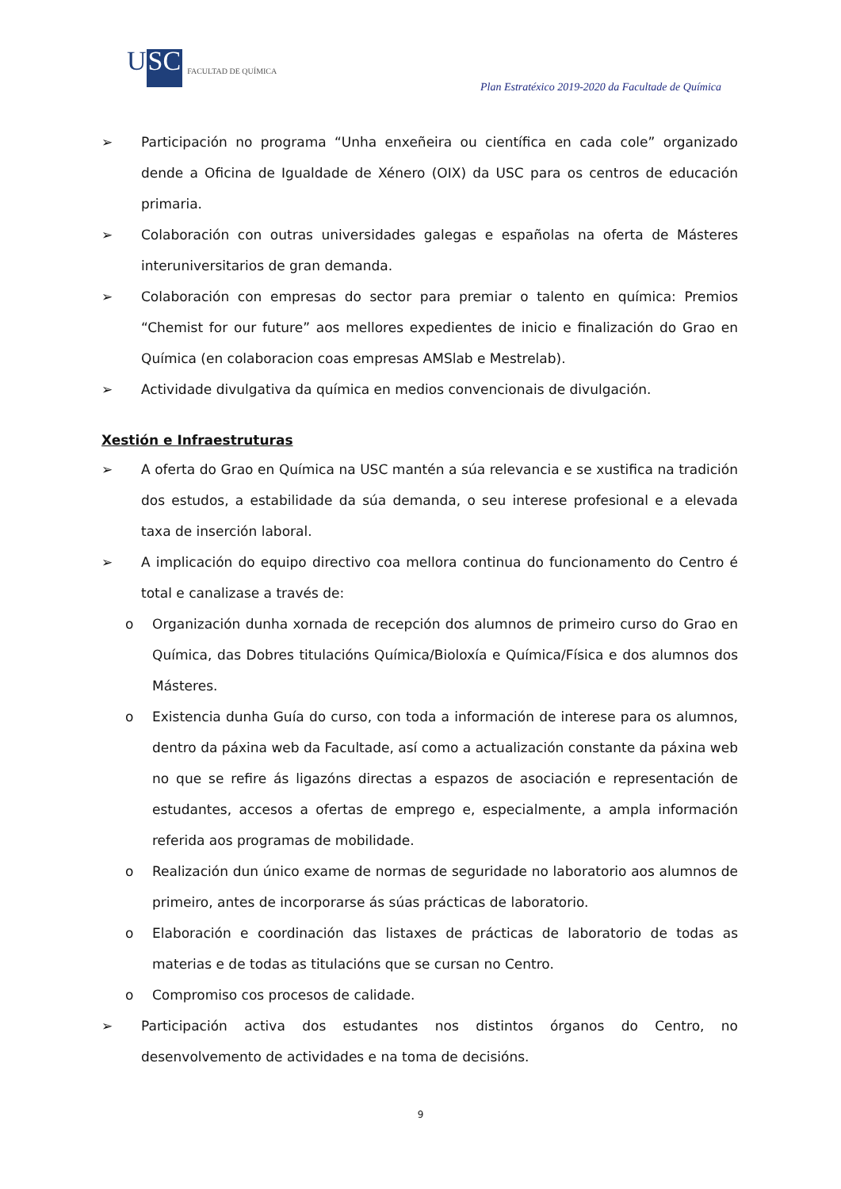USC
FACULTAD DE QUÍMICA
Plan Estratéxico 2019-2020 da Facultade de Química
➢ Participación no programa “Unha enxeñeira ou científica en cada cole” organizado dende a Oficina de Igualdade de Xénero (OIX) da USC para os centros de educación primaria.
➢ Colaboración con outras universidades galegas e españolas na oferta de Másteres interuniversitarios de gran demanda.
➢ Colaboración con empresas do sector para premiar o talento en química: Premios “Chemist for our future” aos mellores expedientes de inicio e finalización do Grao en Química (en colaboracion coas empresas AMSlab e Mestrelab).
➢ Actividade divulgativa da química en medios convencionais de divulgación.
Xestión e Infraestruturas
➢ A oferta do Grao en Química na USC mantén a súa relevancia e se xustifica na tradición dos estudos, a estabilidade da súa demanda, o seu interese profesional e a elevada taxa de inserción laboral.
➢ A implicación do equipo directivo coa mellora continua do funcionamento do Centro é total e canalizase a través de:
o Organización dunha xornada de recepción dos alumnos de primeiro curso do Grao en Química, das Dobres titulacións Química/Bioloxía e Química/Física e dos alumnos dos Másteres.
o Existencia dunha Guía do curso, con toda a información de interese para os alumnos, dentro da páxina web da Facultade, así como a actualización constante da páxina web no que se refire ás ligazóns directas a espazos de asociación e representación de estudantes, accesos a ofertas de emprego e, especialmente, a ampla información referida aos programas de mobilidade.
o Realización dun único exame de normas de seguridade no laboratorio aos alumnos de primeiro, antes de incorporarse ás súas prácticas de laboratorio.
o Elaboración e coordinación das listaxes de prácticas de laboratorio de todas as materias e de todas as titulacións que se cursan no Centro.
o Compromiso cos procesos de calidade.
➢ Participación activa dos estudantes nos distintos órganos do Centro, no desenvolvemento de actividades e na toma de decisións.
9